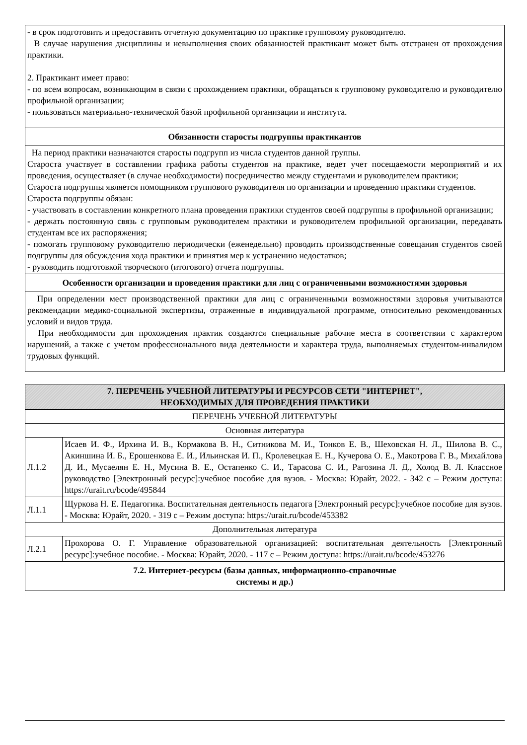| - в срок подготовить и предоставить отчетную документацию по практике групповому руководителю. В случае нарушения дисциплины и невыполнения своих обязанностей практикант может быть отстранен от прохождения практики. 2. Практикант имеет право: - по всем вопросам, возникающим в связи с прохождением практики, обращаться к групповому руководителю и руководителю профильной организации; - пользоваться материально-технической базой профильной организации и института. |
| Обязанности старосты подгруппы практикантов |
| На период практики назначаются старосты подгрупп из числа студентов данной группы. Староста участвует в составлении графика работы студентов на практике, ведет учет посещаемости мероприятий и их проведения, осуществляет (в случае необходимости) посредничество между студентами и руководителем практики; Староста подгруппы является помощником группового руководителя по организации и проведению практики студентов. Староста подгруппы обязан: - участвовать в составлении конкретного плана проведения практики студентов своей подгруппы в профильной организации; - держать постоянную связь с групповым руководителем практики и руководителем профильной организации, передавать студентам все их распоряжения; - помогать групповому руководителю периодически (еженедельно) проводить производственные совещания студентов своей подгруппы для обсуждения хода практики и принятия мер к устранению недостатков; - руководить подготовкой творческого (итогового) отчета подгруппы. |
| Особенности организации и проведения практики для лиц с ограниченными возможностями здоровья |
| При определении мест производственной практики для лиц с ограниченными возможностями здоровья учитываются рекомендации медико-социальной экспертизы, отраженные в индивидуальной программе, относительно рекомендованных условий и видов труда. При необходимости для прохождения практик создаются специальные рабочие места в соответствии с характером нарушений, а также с учетом профессионального вида деятельности и характера труда, выполняемых студентом-инвалидом трудовых функций. |
| 7. ПЕРЕЧЕНЬ УЧЕБНОЙ ЛИТЕРАТУРЫ И РЕСУРСОВ СЕТИ "ИНТЕРНЕТ", НЕОБХОДИМЫХ ДЛЯ ПРОВЕДЕНИЯ ПРАКТИКИ | |
| --- | --- |
| ПЕРЕЧЕНЬ УЧЕБНОЙ ЛИТЕРАТУРЫ | |
| Основная литература | |
| Л.1.2 | Исаев И. Ф., Ирхина И. В., Кормакова В. Н., Ситникова М. И., Тонков Е. В., Шеховская Н. Л., Шилова В. С., Акиншина И. Б., Ерошенкова Е. И., Ильинская И. П., Кролевецкая Е. Н., Кучерова О. Е., Макотрова Г. В., Михайлова Д. И., Мусаелян Е. Н., Мусина В. Е., Остапенко С. И., Тарасова С. И., Рагозина Л. Д., Холод В. Л. Классное руководство [Электронный ресурс]:учебное пособие для вузов. - Москва: Юрайт, 2022. - 342 с – Режим доступа: https://urait.ru/bcode/495844 |
| Л.1.1 | Щуркова Н. Е. Педагогика. Воспитательная деятельность педагога [Электронный ресурс]:учебное пособие для вузов. - Москва: Юрайт, 2020. - 319 с – Режим доступа: https://urait.ru/bcode/453382 |
| Дополнительная литература | |
| Л.2.1 | Прохорова О. Г. Управление образовательной организацией: воспитательная деятельность [Электронный ресурс]:учебное пособие. - Москва: Юрайт, 2020. - 117 с – Режим доступа: https://urait.ru/bcode/453276 |
| 7.2. Интернет-ресурсы (базы данных, информационно-справочные системы и др.) | |